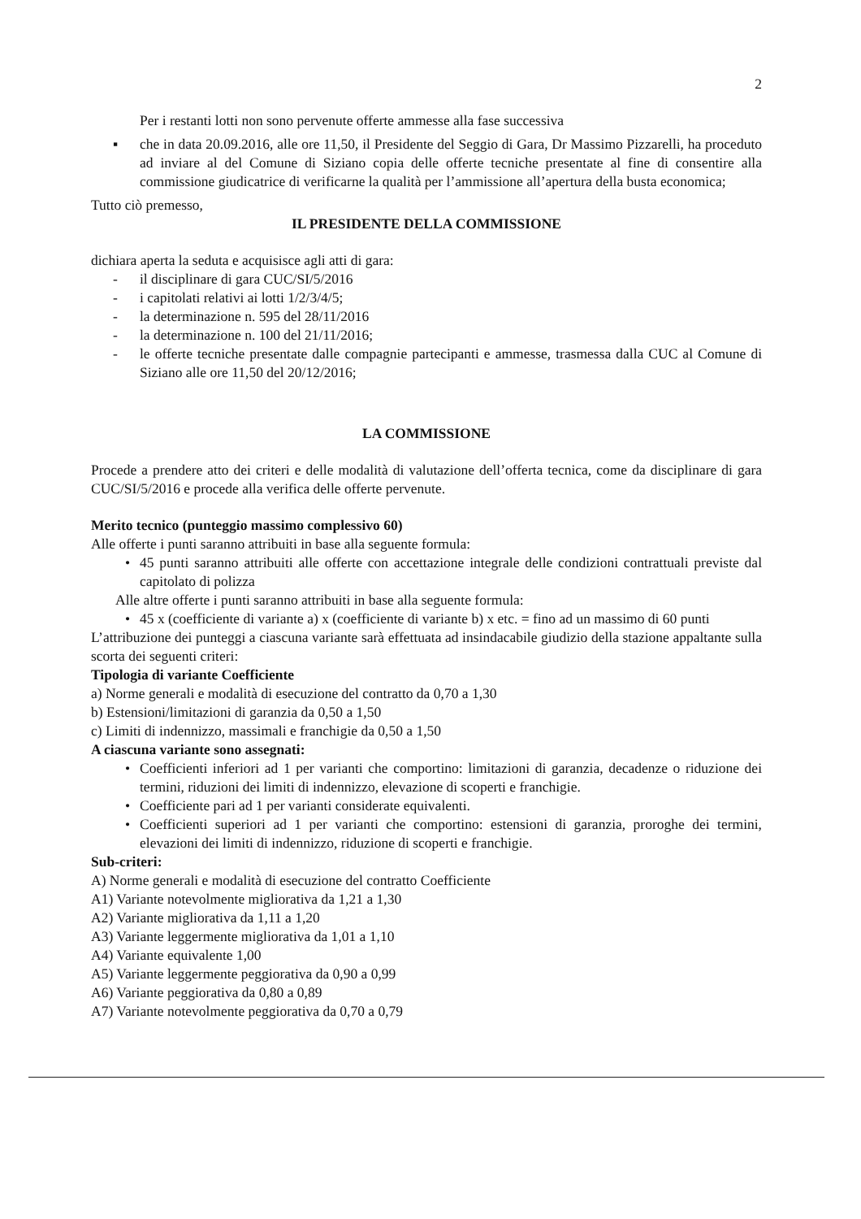2
Per i restanti lotti non sono pervenute offerte ammesse alla fase successiva
▪ che in data 20.09.2016, alle ore 11,50, il Presidente del Seggio di Gara, Dr Massimo Pizzarelli, ha proceduto ad inviare al del Comune di Siziano copia delle offerte tecniche presentate al fine di consentire alla commissione giudicatrice di verificarne la qualità per l’ammissione all’apertura della busta economica;
Tutto ciò premesso,
IL PRESIDENTE DELLA COMMISSIONE
dichiara aperta la seduta e acquisisce agli atti di gara:
- il disciplinare di gara CUC/SI/5/2016
- i capitolati relativi ai lotti 1/2/3/4/5;
- la determinazione n. 595 del 28/11/2016
- la determinazione n. 100 del 21/11/2016;
- le offerte tecniche presentate dalle compagnie partecipanti e ammesse, trasmessa dalla CUC al Comune di Siziano alle ore 11,50 del 20/12/2016;
LA COMMISSIONE
Procede a prendere atto dei criteri e delle modalità di valutazione dell’offerta tecnica, come da disciplinare di gara CUC/SI/5/2016 e procede alla verifica delle offerte pervenute.
Merito tecnico (punteggio massimo complessivo 60)
Alle offerte i punti saranno attribuiti in base alla seguente formula:
• 45 punti saranno attribuiti alle offerte con accettazione integrale delle condizioni contrattuali previste dal capitolato di polizza
Alle altre offerte i punti saranno attribuiti in base alla seguente formula:
• 45 x (coefficiente di variante a) x (coefficiente di variante b) x etc. = fino ad un massimo di 60 punti
L’attribuzione dei punteggi a ciascuna variante sarà effettuata ad insindacabile giudizio della stazione appaltante sulla scorta dei seguenti criteri:
Tipologia di variante Coefficiente
a) Norme generali e modalità di esecuzione del contratto da 0,70 a 1,30
b) Estensioni/limitazioni di garanzia da 0,50 a 1,50
c) Limiti di indennizzo, massimali e franchigie da 0,50 a 1,50
A ciascuna variante sono assegnati:
• Coefficienti inferiori ad 1 per varianti che comportino: limitazioni di garanzia, decadenze o riduzione dei termini, riduzioni dei limiti di indennizzo, elevazione di scoperti e franchigie.
• Coefficiente pari ad 1 per varianti considerate equivalenti.
• Coefficienti superiori ad 1 per varianti che comportino: estensioni di garanzia, proroghe dei termini, elevazioni dei limiti di indennizzo, riduzione di scoperti e franchigie.
Sub-criteri:
A) Norme generali e modalità di esecuzione del contratto Coefficiente
A1) Variante notevolmente migliorativa da 1,21 a 1,30
A2) Variante migliorativa da 1,11 a 1,20
A3) Variante leggermente migliorativa da 1,01 a 1,10
A4) Variante equivalente 1,00
A5) Variante leggermente peggiorativa da 0,90 a 0,99
A6) Variante peggiorativa da 0,80 a 0,89
A7) Variante notevolmente peggiorativa da 0,70 a 0,79